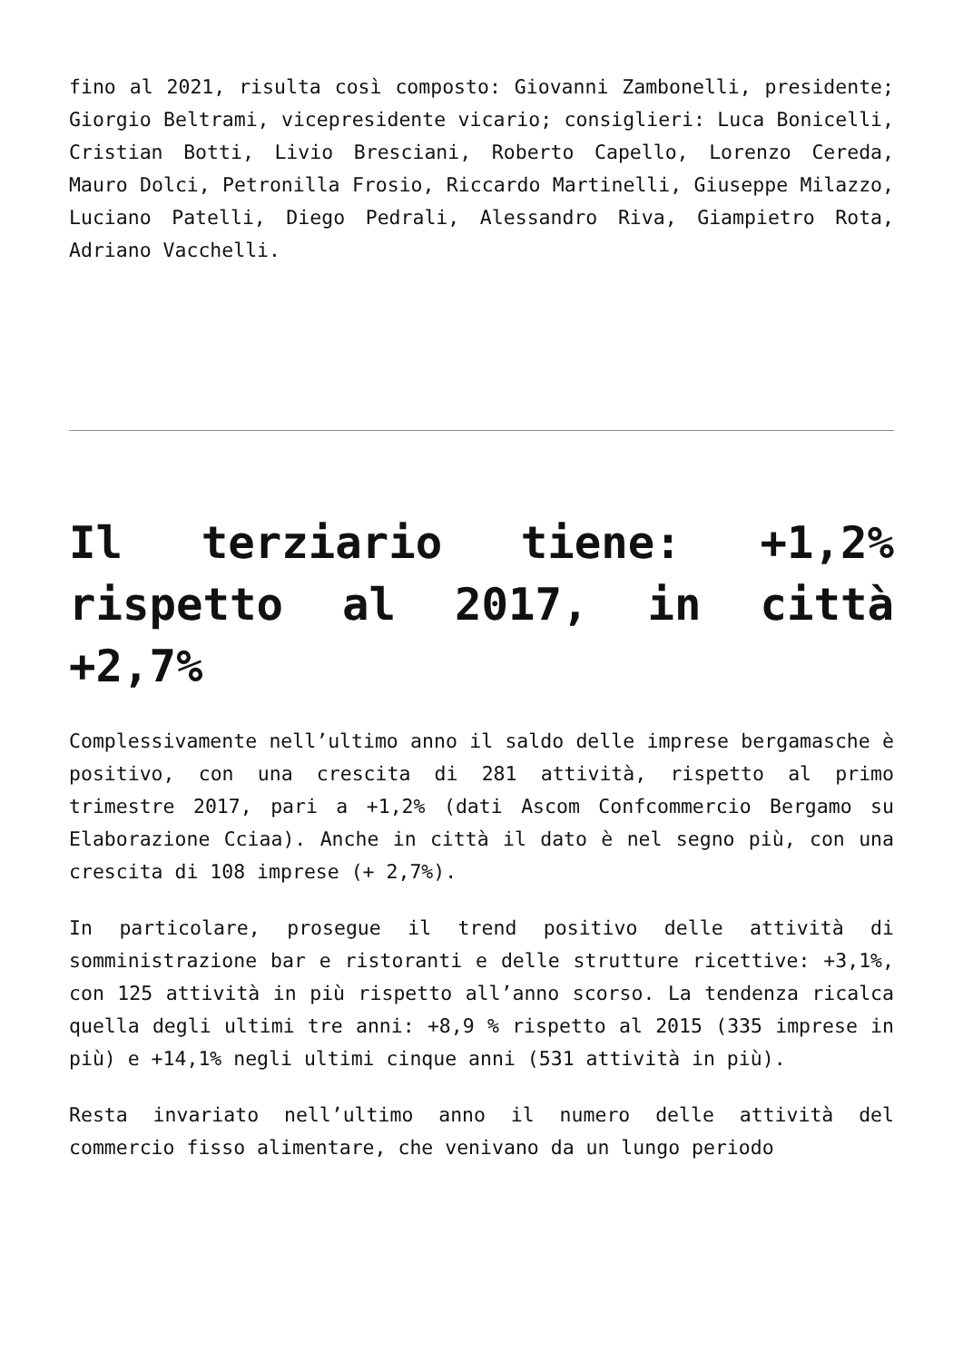fino al 2021, risulta così composto: Giovanni Zambonelli, presidente; Giorgio Beltrami, vicepresidente vicario; consiglieri: Luca Bonicelli, Cristian Botti, Livio Bresciani, Roberto Capello, Lorenzo Cereda, Mauro Dolci, Petronilla Frosio, Riccardo Martinelli, Giuseppe Milazzo, Luciano Patelli, Diego Pedrali, Alessandro Riva, Giampietro Rota, Adriano Vacchelli.
Il terziario tiene: +1,2% rispetto al 2017, in città +2,7%
Complessivamente nell’ultimo anno il saldo delle imprese bergamasche è positivo, con una crescita di 281 attività, rispetto al primo trimestre 2017, pari a +1,2% (dati Ascom Confcommercio Bergamo su Elaborazione Cciaa). Anche in città il dato è nel segno più, con una crescita di 108 imprese (+ 2,7%).
In particolare, prosegue il trend positivo delle attività di somministrazione bar e ristoranti e delle strutture ricettive: +3,1%, con 125 attività in più rispetto all’anno scorso. La tendenza ricalca quella degli ultimi tre anni: +8,9 % rispetto al 2015 (335 imprese in più) e +14,1% negli ultimi cinque anni (531 attività in più).
Resta invariato nell’ultimo anno il numero delle attività del commercio fisso alimentare, che venivano da un lungo periodo